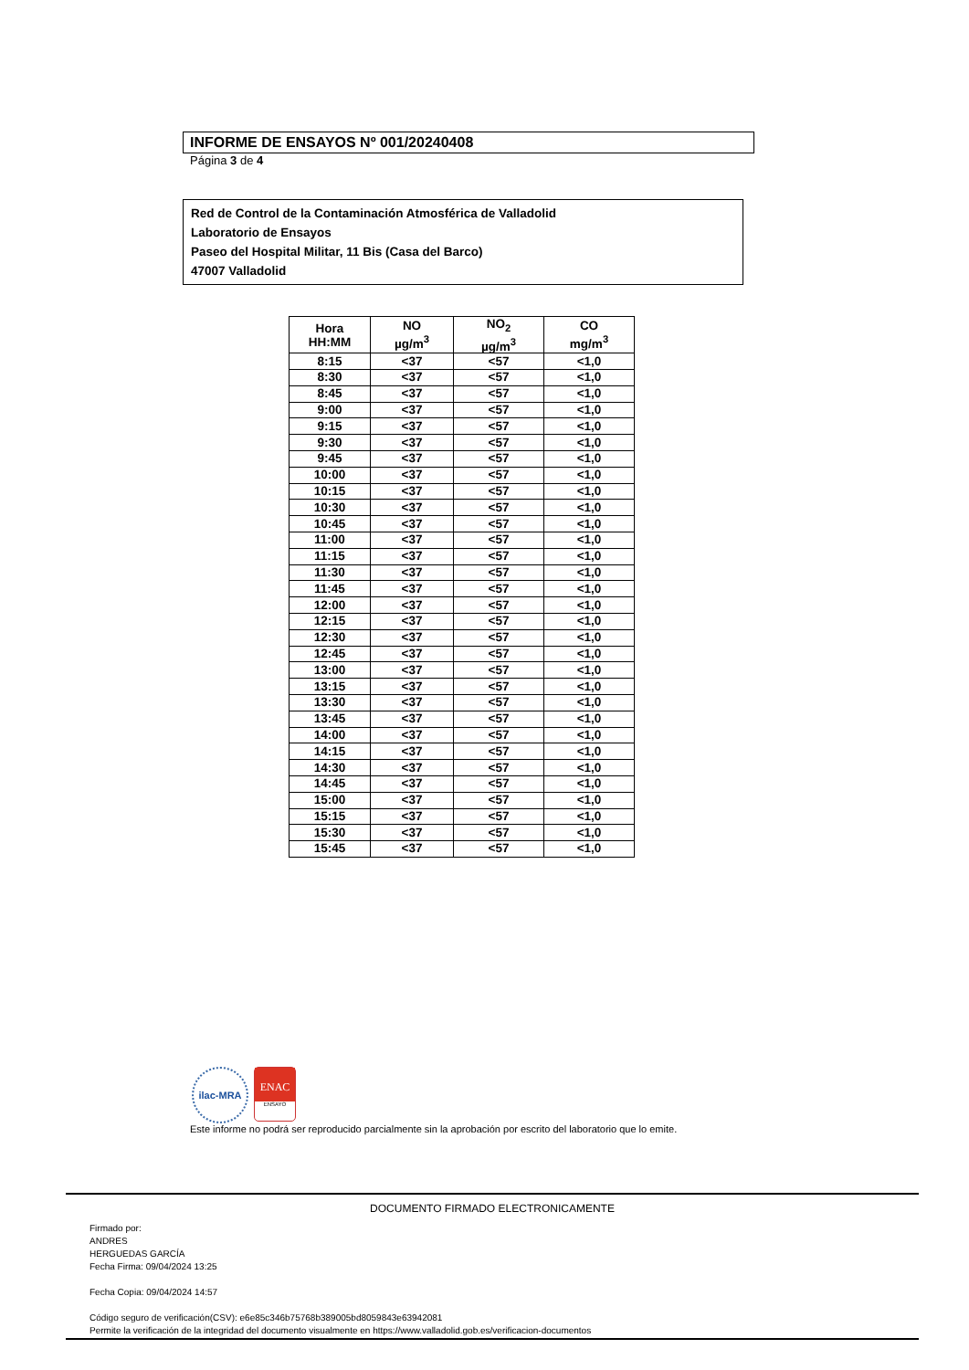INFORME DE ENSAYOS Nº 001/20240408
Página 3 de 4
Red de Control de la Contaminación Atmosférica de Valladolid
Laboratorio de Ensayos
Paseo del Hospital Militar, 11 Bis (Casa del Barco)
47007 Valladolid
| Hora HH:MM | NO µg/m<sup>3</sup> | NO<sub>2</sub> µg/m<sup>3</sup> | CO mg/m<sup>3</sup> |
| --- | --- | --- | --- |
| 8:15 | <37 | <57 | <1,0 |
| 8:30 | <37 | <57 | <1,0 |
| 8:45 | <37 | <57 | <1,0 |
| 9:00 | <37 | <57 | <1,0 |
| 9:15 | <37 | <57 | <1,0 |
| 9:30 | <37 | <57 | <1,0 |
| 9:45 | <37 | <57 | <1,0 |
| 10:00 | <37 | <57 | <1,0 |
| 10:15 | <37 | <57 | <1,0 |
| 10:30 | <37 | <57 | <1,0 |
| 10:45 | <37 | <57 | <1,0 |
| 11:00 | <37 | <57 | <1,0 |
| 11:15 | <37 | <57 | <1,0 |
| 11:30 | <37 | <57 | <1,0 |
| 11:45 | <37 | <57 | <1,0 |
| 12:00 | <37 | <57 | <1,0 |
| 12:15 | <37 | <57 | <1,0 |
| 12:30 | <37 | <57 | <1,0 |
| 12:45 | <37 | <57 | <1,0 |
| 13:00 | <37 | <57 | <1,0 |
| 13:15 | <37 | <57 | <1,0 |
| 13:30 | <37 | <57 | <1,0 |
| 13:45 | <37 | <57 | <1,0 |
| 14:00 | <37 | <57 | <1,0 |
| 14:15 | <37 | <57 | <1,0 |
| 14:30 | <37 | <57 | <1,0 |
| 14:45 | <37 | <57 | <1,0 |
| 15:00 | <37 | <57 | <1,0 |
| 15:15 | <37 | <57 | <1,0 |
| 15:30 | <37 | <57 | <1,0 |
| 15:45 | <37 | <57 | <1,0 |
ilac-MRA
ENAC
ENSAYO
Este informe no podrá ser reproducido parcialmente sin la aprobación por escrito del laboratorio que lo emite.
DOCUMENTO FIRMADO ELECTRONICAMENTE
Firmado por:
ANDRES
HERGUEDAS GARCÍA
Fecha Firma: 09/04/2024 13:25
Fecha Copia: 09/04/2024 14:57
Código seguro de verificación(CSV): e6e85c346b75768b389005bd8059843e63942081
Permite la verificación de la integridad del documento visualmente en https://www.valladolid.gob.es/verificacion-documentos